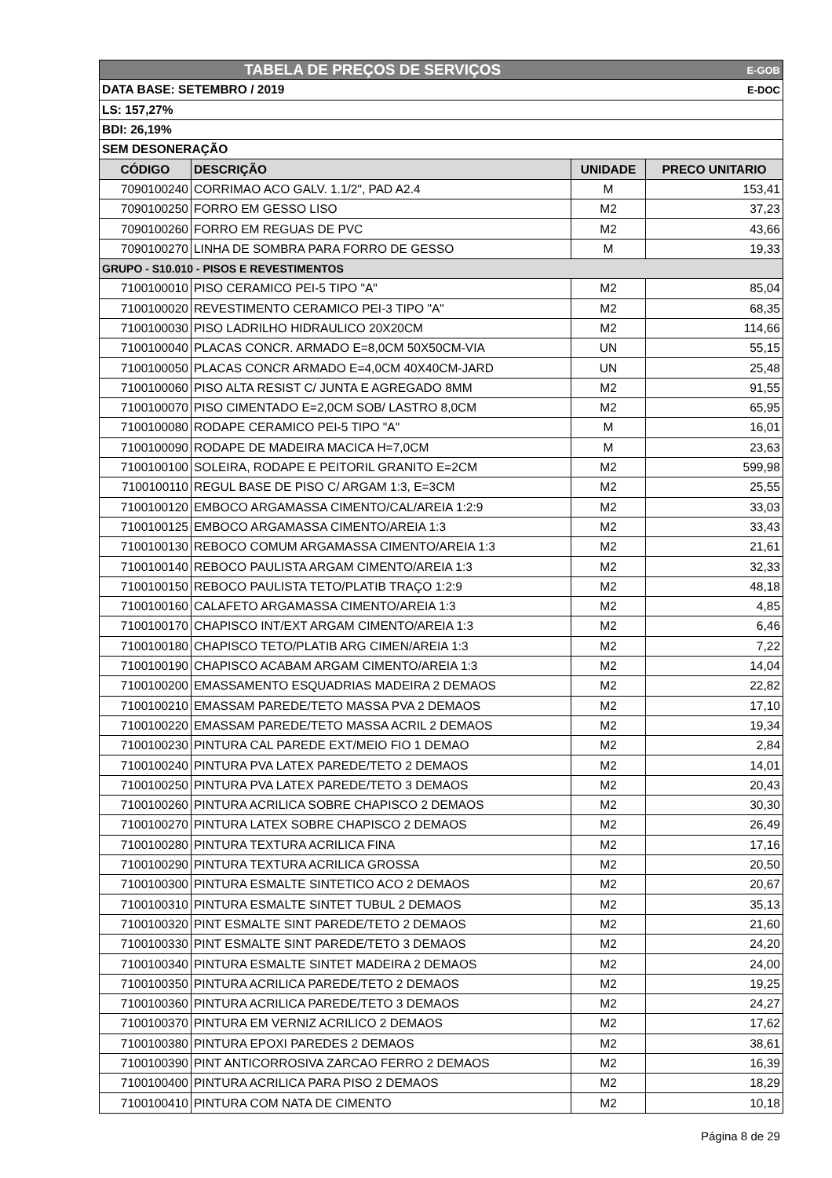| TABELA DE PREÇOS DE SERVIÇOS | | | E-GOB |
| DATA BASE: SETEMBRO / 2019 | | | E-DOC |
| LS: 157,27% | | | |
| BDI: 26,19% | | | |
| SEM DESONERAÇÃO | | | |
| CÓDIGO | DESCRIÇÃO | UNIDADE | PRECO UNITARIO |
| 7090100240 | CORRIMAO ACO GALV. 1.1/2", PAD A2.4 | M | 153,41 |
| 7090100250 | FORRO EM GESSO LISO | M2 | 37,23 |
| 7090100260 | FORRO EM REGUAS DE PVC | M2 | 43,66 |
| 7090100270 | LINHA DE SOMBRA PARA FORRO DE GESSO | M | 19,33 |
| GRUPO - S10.010 - PISOS E REVESTIMENTOS | | | |
| 7100100010 | PISO CERAMICO PEI-5 TIPO "A" | M2 | 85,04 |
| 7100100020 | REVESTIMENTO CERAMICO PEI-3 TIPO "A" | M2 | 68,35 |
| 7100100030 | PISO LADRILHO HIDRAULICO 20X20CM | M2 | 114,66 |
| 7100100040 | PLACAS CONCR. ARMADO E=8,0CM 50X50CM-VIA | UN | 55,15 |
| 7100100050 | PLACAS CONCR ARMADO E=4,0CM 40X40CM-JARD | UN | 25,48 |
| 7100100060 | PISO ALTA RESIST C/ JUNTA E AGREGADO 8MM | M2 | 91,55 |
| 7100100070 | PISO CIMENTADO E=2,0CM SOB/ LASTRO 8,0CM | M2 | 65,95 |
| 7100100080 | RODAPE CERAMICO PEI-5 TIPO "A" | M | 16,01 |
| 7100100090 | RODAPE DE MADEIRA MACICA H=7,0CM | M | 23,63 |
| 7100100100 | SOLEIRA, RODAPE E PEITORIL GRANITO E=2CM | M2 | 599,98 |
| 7100100110 | REGUL BASE DE PISO C/ ARGAM 1:3, E=3CM | M2 | 25,55 |
| 7100100120 | EMBOCO ARGAMASSA CIMENTO/CAL/AREIA 1:2:9 | M2 | 33,03 |
| 7100100125 | EMBOCO ARGAMASSA CIMENTO/AREIA 1:3 | M2 | 33,43 |
| 7100100130 | REBOCO COMUM ARGAMASSA CIMENTO/AREIA 1:3 | M2 | 21,61 |
| 7100100140 | REBOCO PAULISTA ARGAM CIMENTO/AREIA 1:3 | M2 | 32,33 |
| 7100100150 | REBOCO PAULISTA TETO/PLATIB TRAÇO 1:2:9 | M2 | 48,18 |
| 7100100160 | CALAFETO ARGAMASSA CIMENTO/AREIA 1:3 | M2 | 4,85 |
| 7100100170 | CHAPISCO INT/EXT ARGAM CIMENTO/AREIA 1:3 | M2 | 6,46 |
| 7100100180 | CHAPISCO TETO/PLATIB ARG CIMEN/AREIA 1:3 | M2 | 7,22 |
| 7100100190 | CHAPISCO ACABAM ARGAM CIMENTO/AREIA 1:3 | M2 | 14,04 |
| 7100100200 | EMASSAMENTO ESQUADRIAS MADEIRA 2 DEMAOS | M2 | 22,82 |
| 7100100210 | EMASSAM PAREDE/TETO MASSA PVA 2 DEMAOS | M2 | 17,10 |
| 7100100220 | EMASSAM PAREDE/TETO MASSA ACRIL 2 DEMAOS | M2 | 19,34 |
| 7100100230 | PINTURA CAL PAREDE EXT/MEIO FIO 1 DEMAO | M2 | 2,84 |
| 7100100240 | PINTURA PVA LATEX PAREDE/TETO 2 DEMAOS | M2 | 14,01 |
| 7100100250 | PINTURA PVA LATEX PAREDE/TETO 3 DEMAOS | M2 | 20,43 |
| 7100100260 | PINTURA ACRILICA SOBRE CHAPISCO 2 DEMAOS | M2 | 30,30 |
| 7100100270 | PINTURA LATEX SOBRE CHAPISCO 2 DEMAOS | M2 | 26,49 |
| 7100100280 | PINTURA TEXTURA ACRILICA FINA | M2 | 17,16 |
| 7100100290 | PINTURA TEXTURA ACRILICA GROSSA | M2 | 20,50 |
| 7100100300 | PINTURA ESMALTE SINTETICO ACO 2 DEMAOS | M2 | 20,67 |
| 7100100310 | PINTURA ESMALTE SINTET TUBUL 2 DEMAOS | M2 | 35,13 |
| 7100100320 | PINT ESMALTE SINT PAREDE/TETO 2 DEMAOS | M2 | 21,60 |
| 7100100330 | PINT ESMALTE SINT PAREDE/TETO 3 DEMAOS | M2 | 24,20 |
| 7100100340 | PINTURA ESMALTE SINTET MADEIRA 2 DEMAOS | M2 | 24,00 |
| 7100100350 | PINTURA ACRILICA PAREDE/TETO 2 DEMAOS | M2 | 19,25 |
| 7100100360 | PINTURA ACRILICA PAREDE/TETO 3 DEMAOS | M2 | 24,27 |
| 7100100370 | PINTURA EM VERNIZ ACRILICO 2 DEMAOS | M2 | 17,62 |
| 7100100380 | PINTURA EPOXI PAREDES 2 DEMAOS | M2 | 38,61 |
| 7100100390 | PINT ANTICORROSIVA ZARCAO FERRO 2 DEMAOS | M2 | 16,39 |
| 7100100400 | PINTURA ACRILICA PARA PISO 2 DEMAOS | M2 | 18,29 |
| 7100100410 | PINTURA COM NATA DE CIMENTO | M2 | 10,18 |
Página 8 de 29